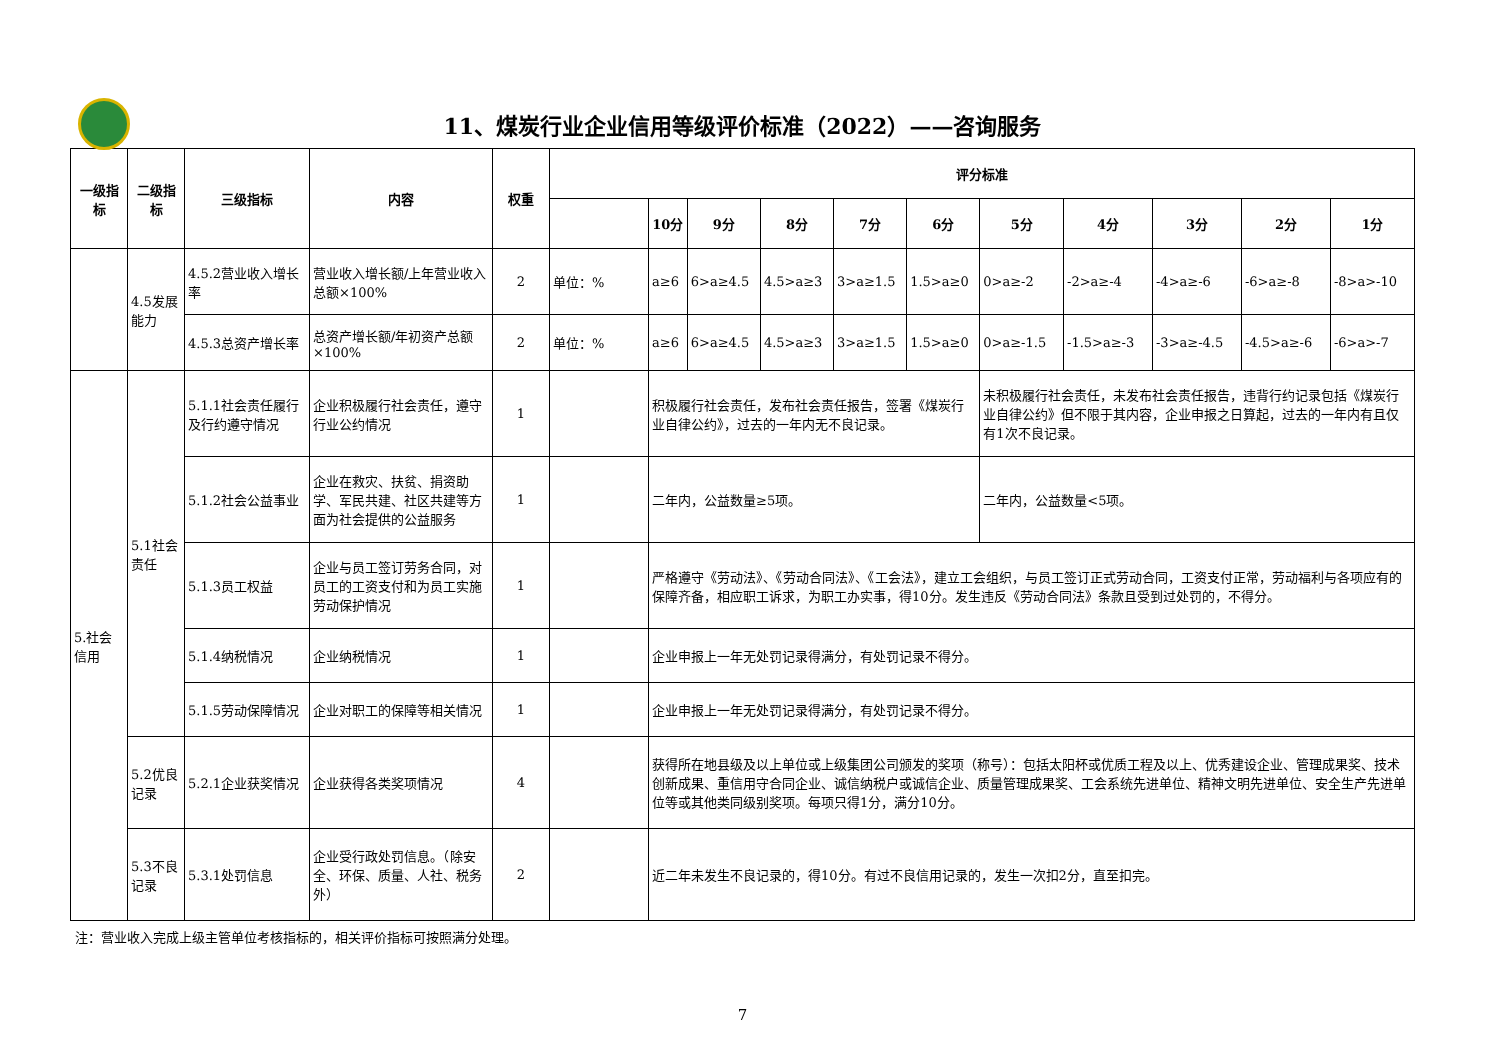11、煤炭行业企业信用等级评价标准（2022）——咨询服务
| 一级指标 | 二级指标 | 三级指标 | 内容 | 权重 | 评分标准 | | | | | | | | | | |
| --- | --- | --- | --- | --- | --- | --- | --- | --- | --- | --- | --- | --- | --- | --- | --- |
| | | | | | | 10分 | 9分 | 8分 | 7分 | 6分 | 5分 | 4分 | 3分 | 2分 | 1分 |
| | 4.5发展能力 | 4.5.2营业收入增长率 | 营业收入增长额/上年营业收入总额×100% | 2 | 单位：% | a≥6 | 6>a≥4.5 | 4.5>a≥3 | 3>a≥1.5 | 1.5>a≥0 | 0>a≥-2 | -2>a≥-4 | -4>a≥-6 | -6>a≥-8 | -8>a>-10 |
| | | 4.5.3总资产增长率 | 总资产增长额/年初资产总额×100% | 2 | 单位：% | a≥6 | 6>a≥4.5 | 4.5>a≥3 | 3>a≥1.5 | 1.5>a≥0 | 0>a≥-1.5 | -1.5>a≥-3 | -3>a≥-4.5 | -4.5>a≥-6 | -6>a>-7 |
| 5.社会信用 | 5.1社会责任 | 5.1.1社会责任履行及行约遵守情况 | 企业积极履行社会责任，遵守行业公约情况 | 1 | | 积极履行社会责任，发布社会责任报告，签署《煤炭行业自律公约》，过去的一年内无不良记录。 | | | | | 未积极履行社会责任，未发布社会责任报告，违背行约记录包括《煤炭行业自律公约》但不限于其内容，企业申报之日算起，过去的一年内有且仅有1次不良记录。 | | | | |
| | | 5.1.2社会公益事业 | 企业在救灾、扶贫、捐资助学、军民共建、社区共建等方面为社会提供的公益服务 | 1 | | 二年内，公益数量≥5项。 | | | | | 二年内，公益数量<5项。 | | | | |
| | | 5.1.3员工权益 | 企业与员工签订劳务合同，对员工的工资支付和为员工实施劳动保护情况 | 1 | | 严格遵守《劳动法》、《劳动合同法》、《工会法》，建立工会组织，与员工签订正式劳动合同，工资支付正常，劳动福利与各项应有的保障齐备，相应职工诉求，为职工办实事，得10分。发生违反《劳动合同法》条款且受到过处罚的，不得分。 | | | | | | | | | |
| | | 5.1.4纳税情况 | 企业纳税情况 | 1 | | 企业申报上一年无处罚记录得满分，有处罚记录不得分。 | | | | | | | | | |
| | | 5.1.5劳动保障情况 | 企业对职工的保障等相关情况 | 1 | | 企业申报上一年无处罚记录得满分，有处罚记录不得分。 | | | | | | | | | |
| | 5.2优良记录 | 5.2.1企业获奖情况 | 企业获得各类奖项情况 | 4 | | 获得所在地县级及以上单位或上级集团公司颁发的奖项（称号）：包括太阳杯或优质工程及以上、优秀建设企业、管理成果奖、技术创新成果、重信用守合同企业、诚信纳税户或诚信企业、质量管理成果奖、工会系统先进单位、精神文明先进单位、安全生产先进单位等或其他类同级别奖项。每项只得1分，满分10分。 | | | | | | | | | |
| | 5.3不良记录 | 5.3.1处罚信息 | 企业受行政处罚信息。（除安全、环保、质量、人社、税务外） | 2 | | 近二年未发生不良记录的，得10分。有过不良信用记录的，发生一次扣2分，直至扣完。 | | | | | | | | | |
注：营业收入完成上级主管单位考核指标的，相关评价指标可按照满分处理。
7